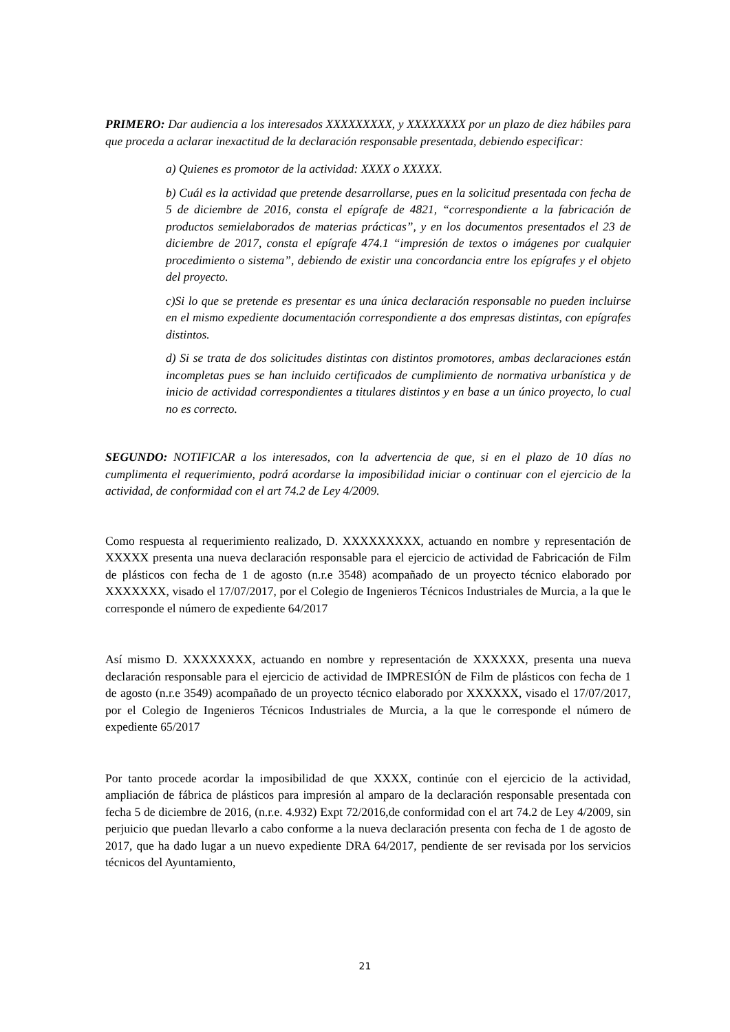PRIMERO: Dar audiencia a los interesados XXXXXXXXX, y XXXXXXXX por un plazo de diez hábiles para que proceda a aclarar inexactitud de la declaración responsable presentada, debiendo especificar:
a) Quienes es promotor de la actividad: XXXX o XXXXX.
b) Cuál es la actividad que pretende desarrollarse, pues en la solicitud presentada con fecha de 5 de diciembre de 2016, consta el epígrafe de 4821, “correspondiente a la fabricación de productos semielaborados de materias prácticas”, y en los documentos presentados el 23 de diciembre de 2017, consta el epígrafe 474.1 “impresión de textos o imágenes por cualquier procedimiento o sistema”, debiendo de existir una concordancia entre los epígrafes y el objeto del proyecto.
c)Si lo que se pretende es presentar es una única declaración responsable no pueden incluirse en el mismo expediente documentación correspondiente a dos empresas distintas, con epígrafes distintos.
d) Si se trata de dos solicitudes distintas con distintos promotores, ambas declaraciones están incompletas pues se han incluido certificados de cumplimiento de normativa urbanística y de inicio de actividad correspondientes a titulares distintos y en base a un único proyecto, lo cual no es correcto.
SEGUNDO: NOTIFICAR a los interesados, con la advertencia de que, si en el plazo de 10 días no cumplimenta el requerimiento, podrá acordarse la imposibilidad iniciar o continuar con el ejercicio de la actividad, de conformidad con el art 74.2 de Ley 4/2009.
Como respuesta al requerimiento realizado, D. XXXXXXXXX, actuando en nombre y representación de XXXXX presenta una nueva declaración responsable para el ejercicio de actividad de Fabricación de Film de plásticos con fecha de 1 de agosto (n.r.e 3548) acompañado de un proyecto técnico elaborado por XXXXXXX, visado el 17/07/2017, por el Colegio de Ingenieros Técnicos Industriales de Murcia, a la que le corresponde el número de expediente 64/2017
Así mismo D. XXXXXXXX, actuando en nombre y representación de XXXXXX, presenta una nueva declaración responsable para el ejercicio de actividad de IMPRESIÓN de Film de plásticos con fecha de 1 de agosto (n.r.e 3549) acompañado de un proyecto técnico elaborado por XXXXXX, visado el 17/07/2017, por el Colegio de Ingenieros Técnicos Industriales de Murcia, a la que le corresponde el número de expediente 65/2017
Por tanto procede acordar la imposibilidad de que XXXX, continúe con el ejercicio de la actividad, ampliación de fábrica de plásticos para impresión al amparo de la declaración responsable presentada con fecha 5 de diciembre de 2016, (n.r.e. 4.932) Expt 72/2016,de conformidad con el art 74.2 de Ley 4/2009, sin perjuicio que puedan llevarlo a cabo conforme a la nueva declaración presenta con fecha de 1 de agosto de 2017, que ha dado lugar a un nuevo expediente DRA 64/2017, pendiente de ser revisada por los servicios técnicos del Ayuntamiento,
21